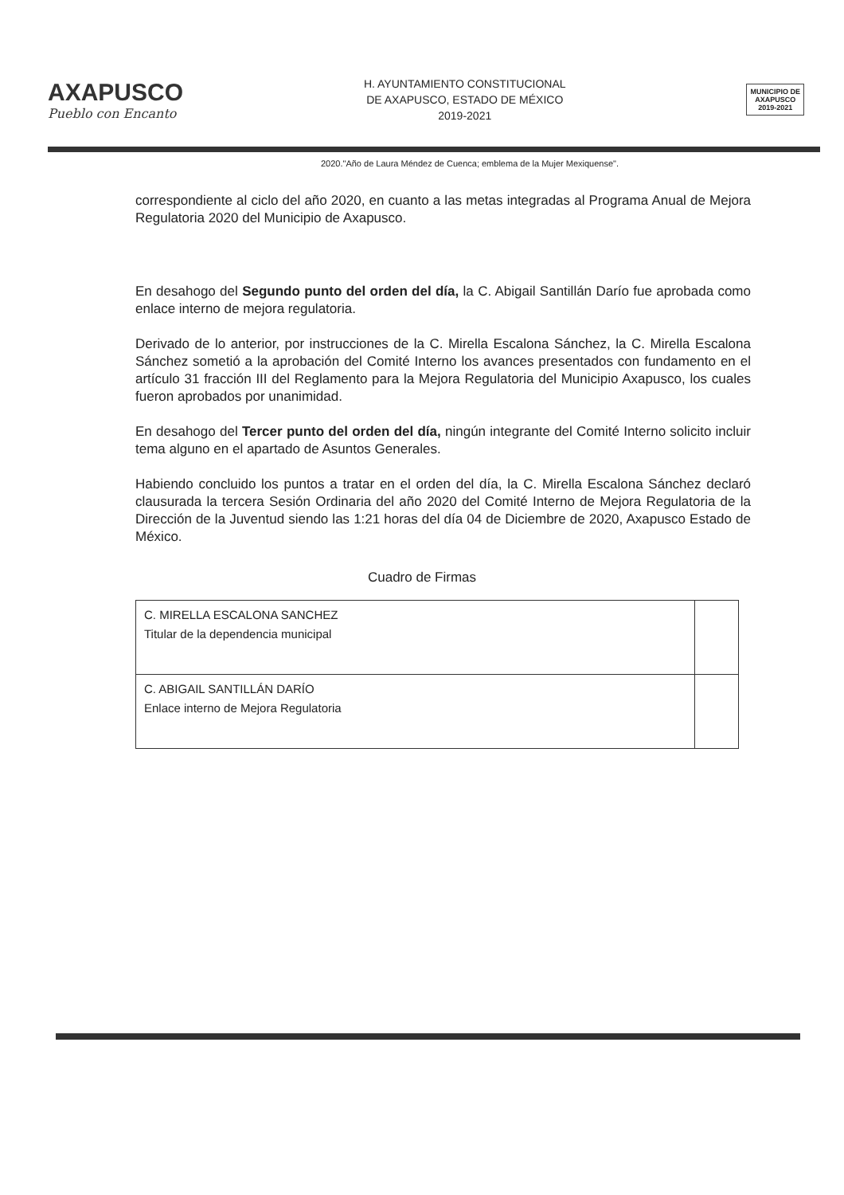AXAPUSCO
Pueblo con Encanto
H. AYUNTAMIENTO CONSTITUCIONAL
DE AXAPUSCO, ESTADO DE MÉXICO
2019-2021
MUNICIPIO DE
AXAPUSCO
2019-2021
2020."Año de Laura Méndez de Cuenca; emblema de la Mujer Mexiquense".
correspondiente al ciclo del año 2020, en cuanto a las metas integradas al Programa Anual de Mejora Regulatoria 2020 del Municipio de Axapusco.
En desahogo del Segundo punto del orden del día, la C. Abigail Santillán Darío fue aprobada como enlace interno de mejora regulatoria.
Derivado de lo anterior, por instrucciones de la C. Mirella Escalona Sánchez, la C. Mirella Escalona Sánchez sometió a la aprobación del Comité Interno los avances presentados con fundamento en el artículo 31 fracción III del Reglamento para la Mejora Regulatoria del Municipio Axapusco, los cuales fueron aprobados por unanimidad.
En desahogo del Tercer punto del orden del día, ningún integrante del Comité Interno solicito incluir tema alguno en el apartado de Asuntos Generales.
Habiendo concluido los puntos a tratar en el orden del día, la C. Mirella Escalona Sánchez declaró clausurada la tercera Sesión Ordinaria del año 2020 del Comité Interno de Mejora Regulatoria de la Dirección de la Juventud siendo las 1:21 horas del día 04 de Diciembre de 2020, Axapusco Estado de México.
Cuadro de Firmas
| C. MIRELLA ESCALONA SANCHEZ Titular de la dependencia municipal | |
| C. ABIGAIL SANTILLÁN DARÍO Enlace interno de Mejora Regulatoria | |